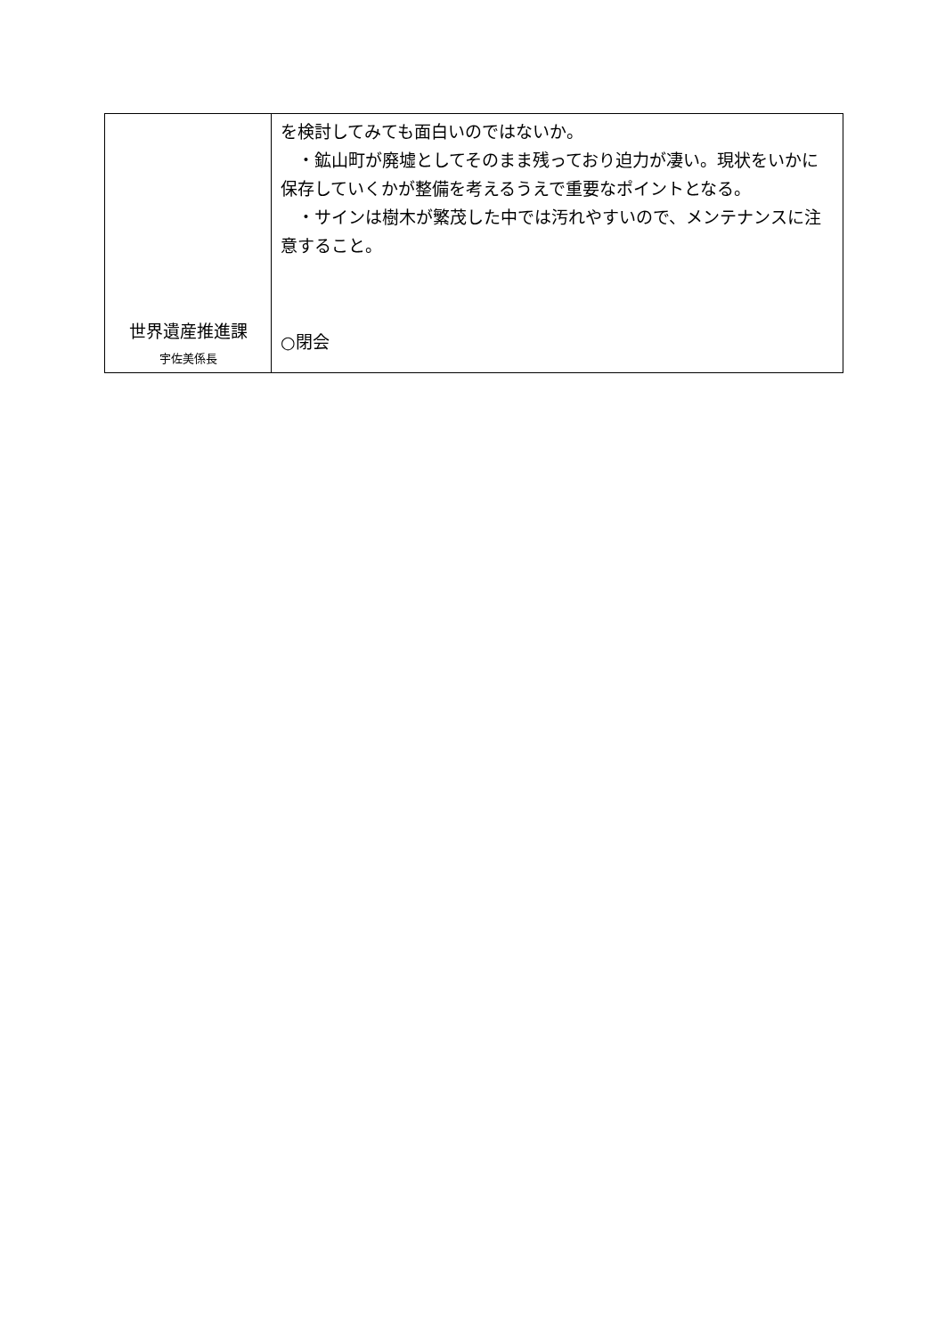| 世界遺産推進課 宇佐美係長 | を検討してみても面白いのではないか。 ・鉱山町が廃墟としてそのまま残っており迫力が凄い。現状をいかに保存していくかが整備を考えるうえで重要なポイントとなる。 ・サインは樹木が繁茂した中では汚れやすいので、メンテナンスに注意すること。 ○閉会 |